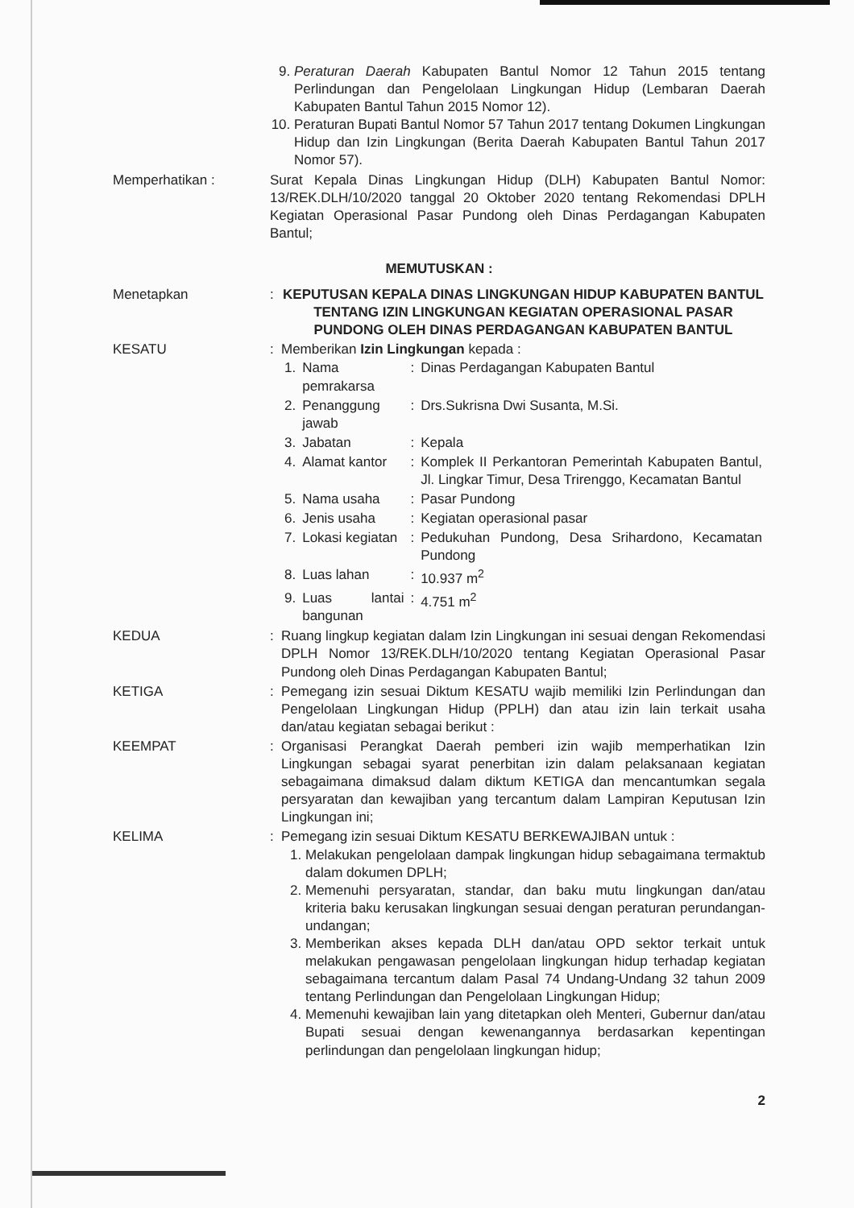9. Peraturan Daerah Kabupaten Bantul Nomor 12 Tahun 2015 tentang Perlindungan dan Pengelolaan Lingkungan Hidup (Lembaran Daerah Kabupaten Bantul Tahun 2015 Nomor 12).
10. Peraturan Bupati Bantul Nomor 57 Tahun 2017 tentang Dokumen Lingkungan Hidup dan Izin Lingkungan (Berita Daerah Kabupaten Bantul Tahun 2017 Nomor 57).
Memperhatikan : Surat Kepala Dinas Lingkungan Hidup (DLH) Kabupaten Bantul Nomor: 13/REK.DLH/10/2020 tanggal 20 Oktober 2020 tentang Rekomendasi DPLH Kegiatan Operasional Pasar Pundong oleh Dinas Perdagangan Kabupaten Bantul;
MEMUTUSKAN :
Menetapkan : KEPUTUSAN KEPALA DINAS LINGKUNGAN HIDUP KABUPATEN BANTUL TENTANG IZIN LINGKUNGAN KEGIATAN OPERASIONAL PASAR PUNDONG OLEH DINAS PERDAGANGAN KABUPATEN BANTUL
KESATU : Memberikan Izin Lingkungan kepada :
| 1. | Nama pemrakarsa | : | Dinas Perdagangan Kabupaten Bantul |
| 2. | Penanggung jawab | : | Drs.Sukrisna Dwi Susanta, M.Si. |
| 3. | Jabatan | : | Kepala |
| 4. | Alamat kantor | : | Komplek II Perkantoran Pemerintah Kabupaten Bantul, Jl. Lingkar Timur, Desa Trirenggo, Kecamatan Bantul |
| 5. | Nama usaha | : | Pasar Pundong |
| 6. | Jenis usaha | : | Kegiatan operasional pasar |
| 7. | Lokasi kegiatan | : | Pedukuhan Pundong, Desa Srihardono, Kecamatan Pundong |
| 8. | Luas lahan | : | 10.937 m<sup>2</sup> |
| 9. | Luas lantai bangunan | : | 4.751 m<sup>2</sup> |
KEDUA : Ruang lingkup kegiatan dalam Izin Lingkungan ini sesuai dengan Rekomendasi DPLH Nomor 13/REK.DLH/10/2020 tentang Kegiatan Operasional Pasar Pundong oleh Dinas Perdagangan Kabupaten Bantul;
KETIGA : Pemegang izin sesuai Diktum KESATU wajib memiliki Izin Perlindungan dan Pengelolaan Lingkungan Hidup (PPLH) dan atau izin lain terkait usaha dan/atau kegiatan sebagai berikut :
KEEMPAT : Organisasi Perangkat Daerah pemberi izin wajib memperhatikan Izin Lingkungan sebagai syarat penerbitan izin dalam pelaksanaan kegiatan sebagaimana dimaksud dalam diktum KETIGA dan mencantumkan segala persyaratan dan kewajiban yang tercantum dalam Lampiran Keputusan Izin Lingkungan ini;
KELIMA : Pemegang izin sesuai Diktum KESATU BERKEWAJIBAN untuk :
1. Melakukan pengelolaan dampak lingkungan hidup sebagaimana termaktub dalam dokumen DPLH;
2. Memenuhi persyaratan, standar, dan baku mutu lingkungan dan/atau kriteria baku kerusakan lingkungan sesuai dengan peraturan perundangan-undangan;
3. Memberikan akses kepada DLH dan/atau OPD sektor terkait untuk melakukan pengawasan pengelolaan lingkungan hidup terhadap kegiatan sebagaimana tercantum dalam Pasal 74 Undang-Undang 32 tahun 2009 tentang Perlindungan dan Pengelolaan Lingkungan Hidup;
4. Memenuhi kewajiban lain yang ditetapkan oleh Menteri, Gubernur dan/atau Bupati sesuai dengan kewenangannya berdasarkan kepentingan perlindungan dan pengelolaan lingkungan hidup;
2